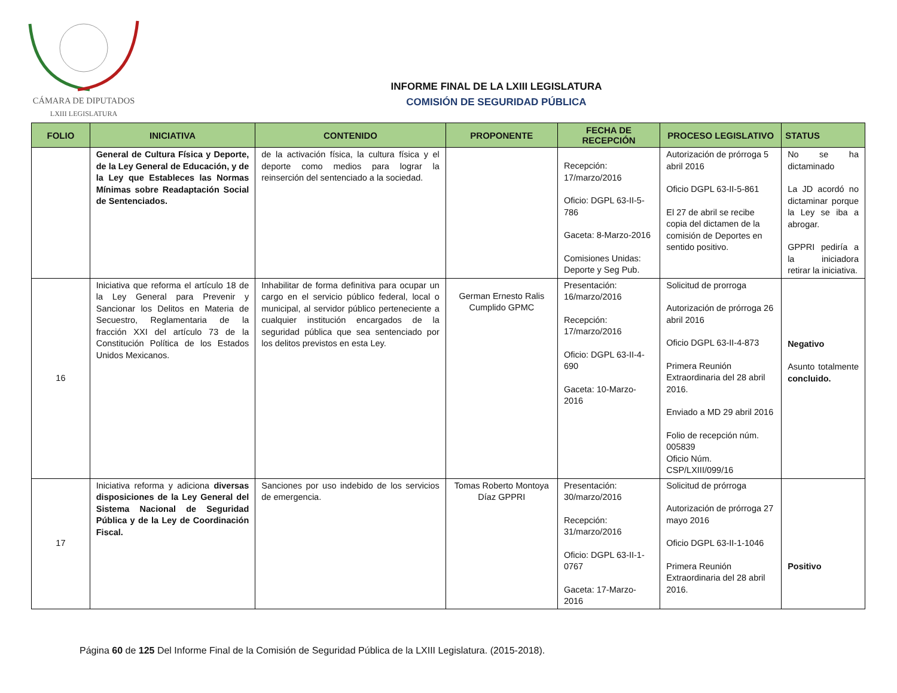CÁMARA DE DIPUTADOS
LXIII LEGISLATURA
INFORME FINAL DE LA LXIII LEGISLATURA
COMISIÓN DE SEGURIDAD PÚBLICA
| FOLIO | INICIATIVA | CONTENIDO | PROPONENTE | FECHA DE RECEPCIÓN | PROCESO LEGISLATIVO | STATUS |
| --- | --- | --- | --- | --- | --- | --- |
| | General de Cultura Física y Deporte, de la Ley General de Educación, y de la Ley que Estableces las Normas Mínimas sobre Readaptación Social de Sentenciados. | de la activación física, la cultura física y el deporte como medios para lograr la reinserción del sentenciado a la sociedad. | | Recepción: 17/marzo/2016 Oficio: DGPL 63-II-5-786 Gaceta: 8-Marzo-2016 Comisiones Unidas: Deporte y Seg Pub. | Autorización de prórroga 5 abril 2016 Oficio DGPL 63-II-5-861 El 27 de abril se recibe copia del dictamen de la comisión de Deportes en sentido positivo. | No se ha dictaminado La JD acordó no dictaminar porque la Ley se iba a abrogar. GPPRI pediría a la iniciadora retirar la iniciativa. |
| 16 | Iniciativa que reforma el artículo 18 de la Ley General para Prevenir y Sancionar los Delitos en Materia de Secuestro, Reglamentaria de la fracción XXI del artículo 73 de la Constitución Política de los Estados Unidos Mexicanos. | Inhabilitar de forma definitiva para ocupar un cargo en el servicio público federal, local o municipal, al servidor público perteneciente a cualquier institución encargados de la seguridad pública que sea sentenciado por los delitos previstos en esta Ley. | German Ernesto Ralis Cumplido GPMC | Presentación: 16/marzo/2016 Recepción: 17/marzo/2016 Oficio: DGPL 63-II-4-690 Gaceta: 10-Marzo-2016 | Solicitud de prorroga Autorización de prórroga 26 abril 2016 Oficio DGPL 63-II-4-873 Primera Reunión Extraordinaria del 28 abril 2016. Enviado a MD 29 abril 2016 Folio de recepción núm. 005839 Oficio Núm. CSP/LXIII/099/16 | Negativo Asunto totalmente concluido. |
| 17 | Iniciativa reforma y adiciona diversas disposiciones de la Ley General del Sistema Nacional de Seguridad Pública y de la Ley de Coordinación Fiscal. | Sanciones por uso indebido de los servicios de emergencia. | Tomas Roberto Montoya Díaz GPPRI | Presentación: 30/marzo/2016 Recepción: 31/marzo/2016 Oficio: DGPL 63-II-1-0767 Gaceta: 17-Marzo-2016 | Solicitud de prórroga Autorización de prórroga 27 mayo 2016 Oficio DGPL 63-II-1-1046 Primera Reunión Extraordinaria del 28 abril 2016. | Positivo |
Página 60 de 125 Del Informe Final de la Comisión de Seguridad Pública de la LXIII Legislatura. (2015-2018).